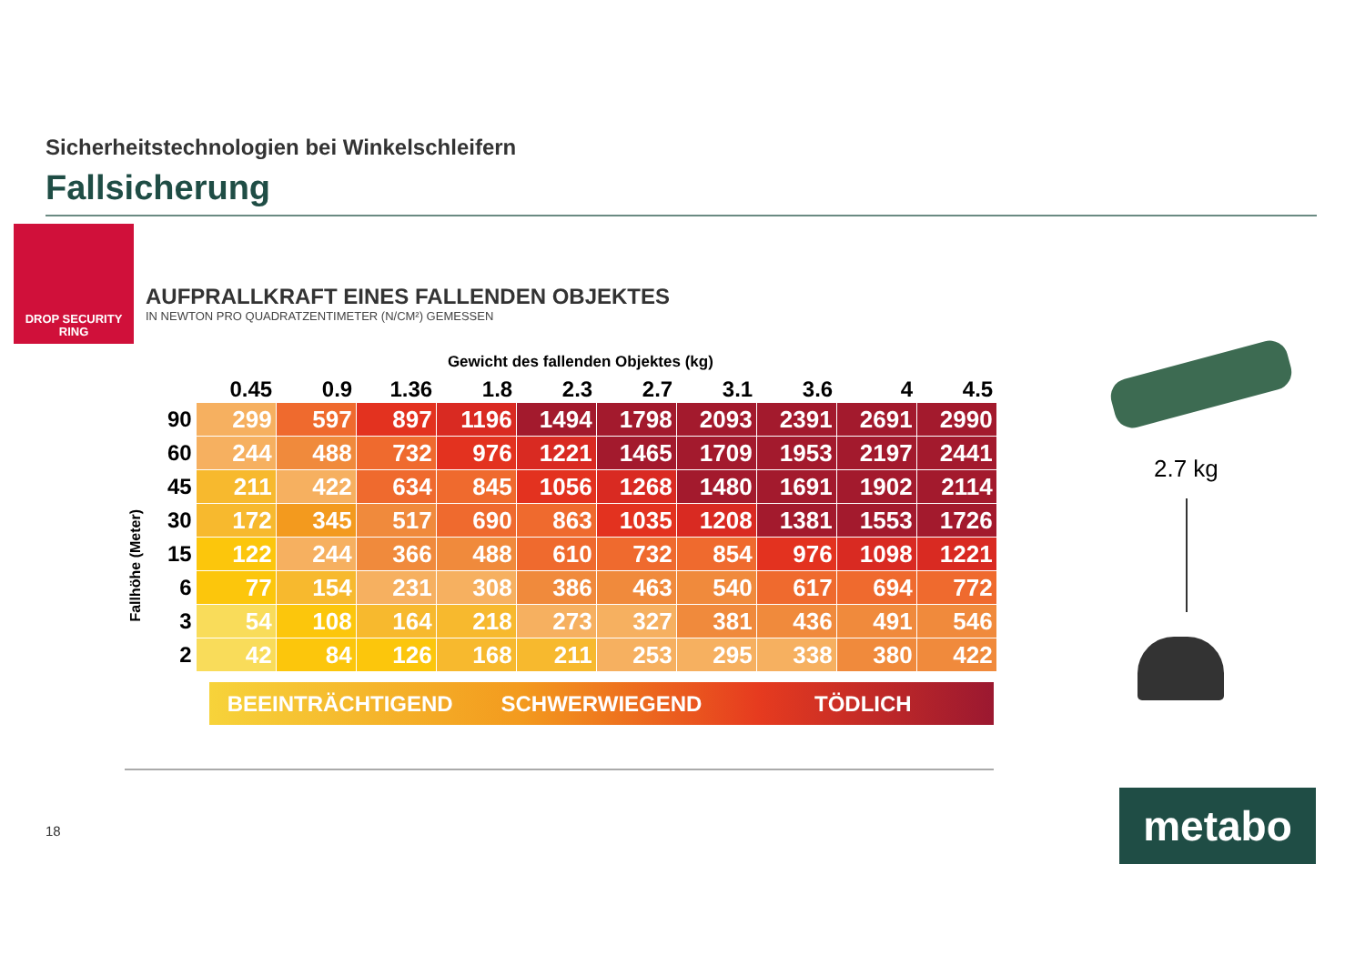Sicherheitstechnologien bei Winkelschleifern
Fallsicherung
DROP SECURITY
RING
AUFPRALLKRAFT EINES FALLENDEN OBJEKTES
IN NEWTON PRO QUADRATZENTIMETER (N/CM²) GEMESSEN
Fallhöhe (Meter)
Gewicht des fallenden Objektes (kg)
| | 0.45 | 0.9 | 1.36 | 1.8 | 2.3 | 2.7 | 3.1 | 3.6 | 4 | 4.5 |
| --- | --- | --- | --- | --- | --- | --- | --- | --- | --- | --- |
| 90 | 299 | 597 | 897 | 1196 | 1494 | 1798 | 2093 | 2391 | 2691 | 2990 |
| 60 | 244 | 488 | 732 | 976 | 1221 | 1465 | 1709 | 1953 | 2197 | 2441 |
| 45 | 211 | 422 | 634 | 845 | 1056 | 1268 | 1480 | 1691 | 1902 | 2114 |
| 30 | 172 | 345 | 517 | 690 | 863 | 1035 | 1208 | 1381 | 1553 | 1726 |
| 15 | 122 | 244 | 366 | 488 | 610 | 732 | 854 | 976 | 1098 | 1221 |
| 6 | 77 | 154 | 231 | 308 | 386 | 463 | 540 | 617 | 694 | 772 |
| 3 | 54 | 108 | 164 | 218 | 273 | 327 | 381 | 436 | 491 | 546 |
| 2 | 42 | 84 | 126 | 168 | 211 | 253 | 295 | 338 | 380 | 422 |
BEEINTRÄCHTIGEND SCHWERWIEGEND TÖDLICH
18
2.7 kg
metabo